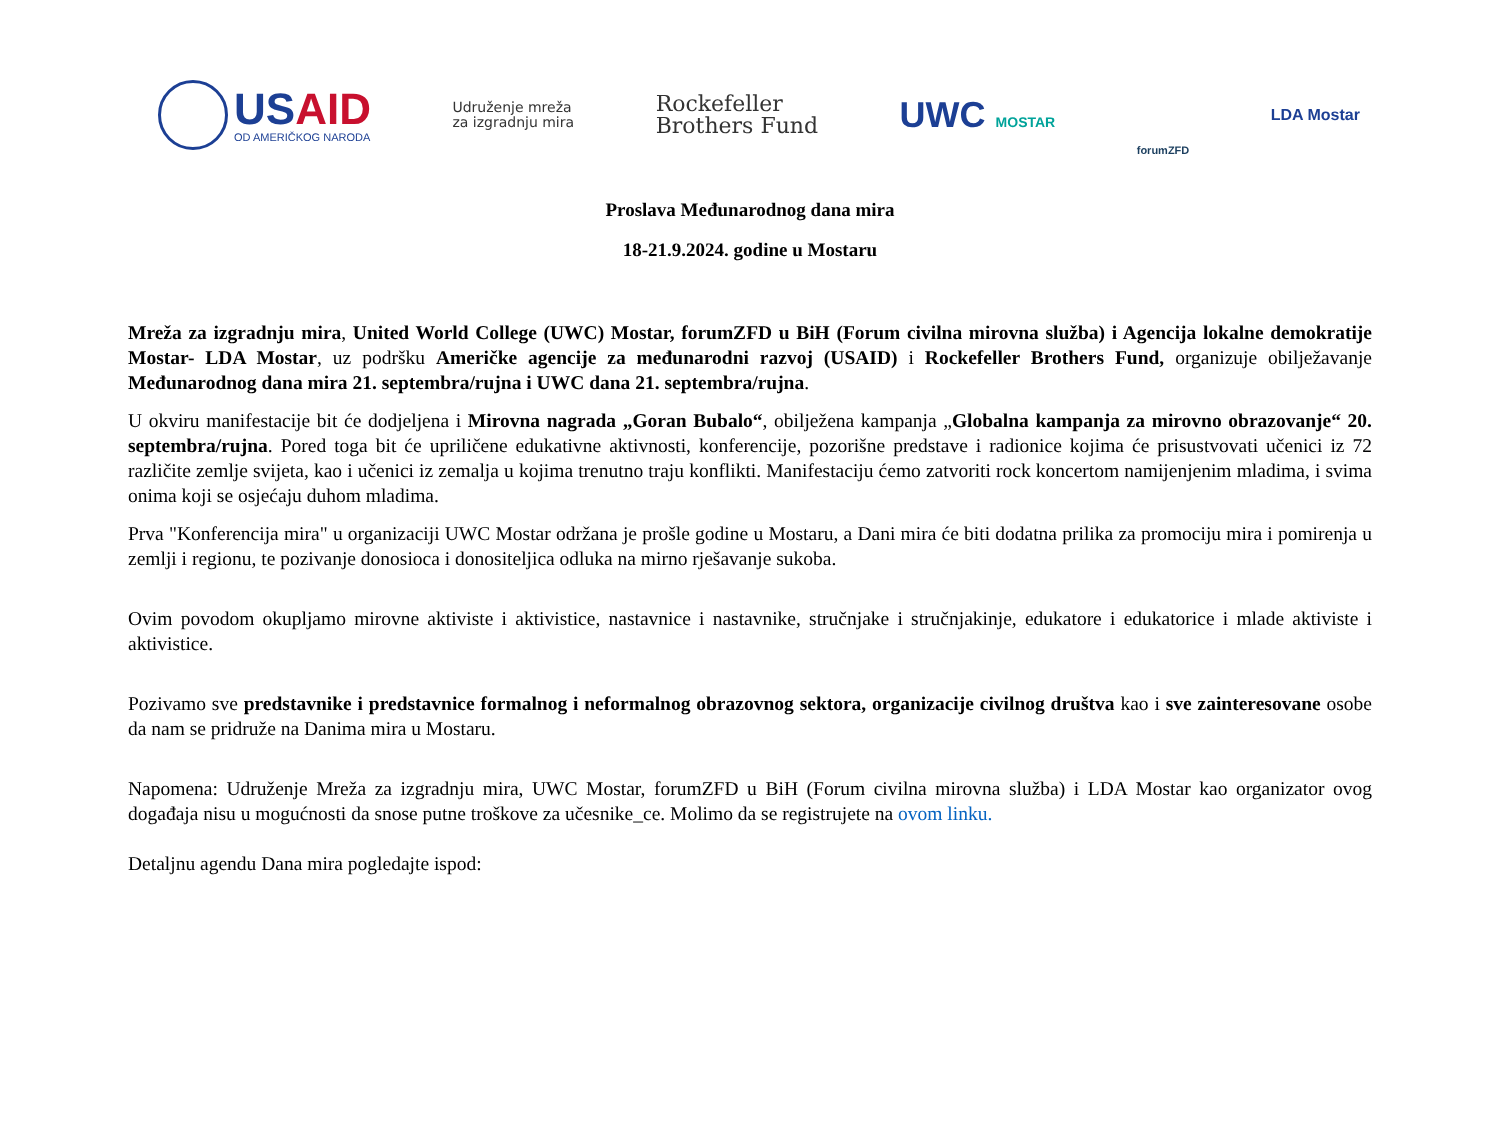USAID
OD AMERIČKOG NARODA
Udruženje mreža
za izgradnju mira
Rockefeller
Brothers Fund
UWC MOSTAR
forumZFD
LDA Mostar
Proslava Međunarodnog dana mira
18-21.9.2024. godine u Mostaru
Mreža za izgradnju mira, United World College (UWC) Mostar, forumZFD u BiH (Forum civilna mirovna služba) i Agencija lokalne demokratije Mostar- LDA Mostar, uz podršku Američke agencije za međunarodni razvoj (USAID) i Rockefeller Brothers Fund, organizuje obilježavanje Međunarodnog dana mira 21. septembra/rujna i UWC dana 21. septembra/rujna.
U okviru manifestacije bit će dodjeljena i Mirovna nagrada „Goran Bubalo“, obilježena kampanja „Globalna kampanja za mirovno obrazovanje“ 20. septembra/rujna. Pored toga bit će upriličene edukativne aktivnosti, konferencije, pozorišne predstave i radionice kojima će prisustvovati učenici iz 72 različite zemlje svijeta, kao i učenici iz zemalja u kojima trenutno traju konflikti. Manifestaciju ćemo zatvoriti rock koncertom namijenjenim mladima, i svima onima koji se osjećaju duhom mladima.
Prva "Konferencija mira" u organizaciji UWC Mostar održana je prošle godine u Mostaru, a Dani mira će biti dodatna prilika za promociju mira i pomirenja u zemlji i regionu, te pozivanje donosioca i donositeljica odluka na mirno rješavanje sukoba.
Ovim povodom okupljamo mirovne aktiviste i aktivistice, nastavnice i nastavnike, stručnjake i stručnjakinje, edukatore i edukatorice i mlade aktiviste i aktivistice.
Pozivamo sve predstavnike i predstavnice formalnog i neformalnog obrazovnog sektora, organizacije civilnog društva kao i sve zainteresovane osobe da nam se pridruže na Danima mira u Mostaru.
Napomena: Udruženje Mreža za izgradnju mira, UWC Mostar, forumZFD u BiH (Forum civilna mirovna služba) i LDA Mostar kao organizator ovog događaja nisu u mogućnosti da snose putne troškove za učesnike_ce. Molimo da se registrujete na ovom linku.
Detaljnu agendu Dana mira pogledajte ispod: